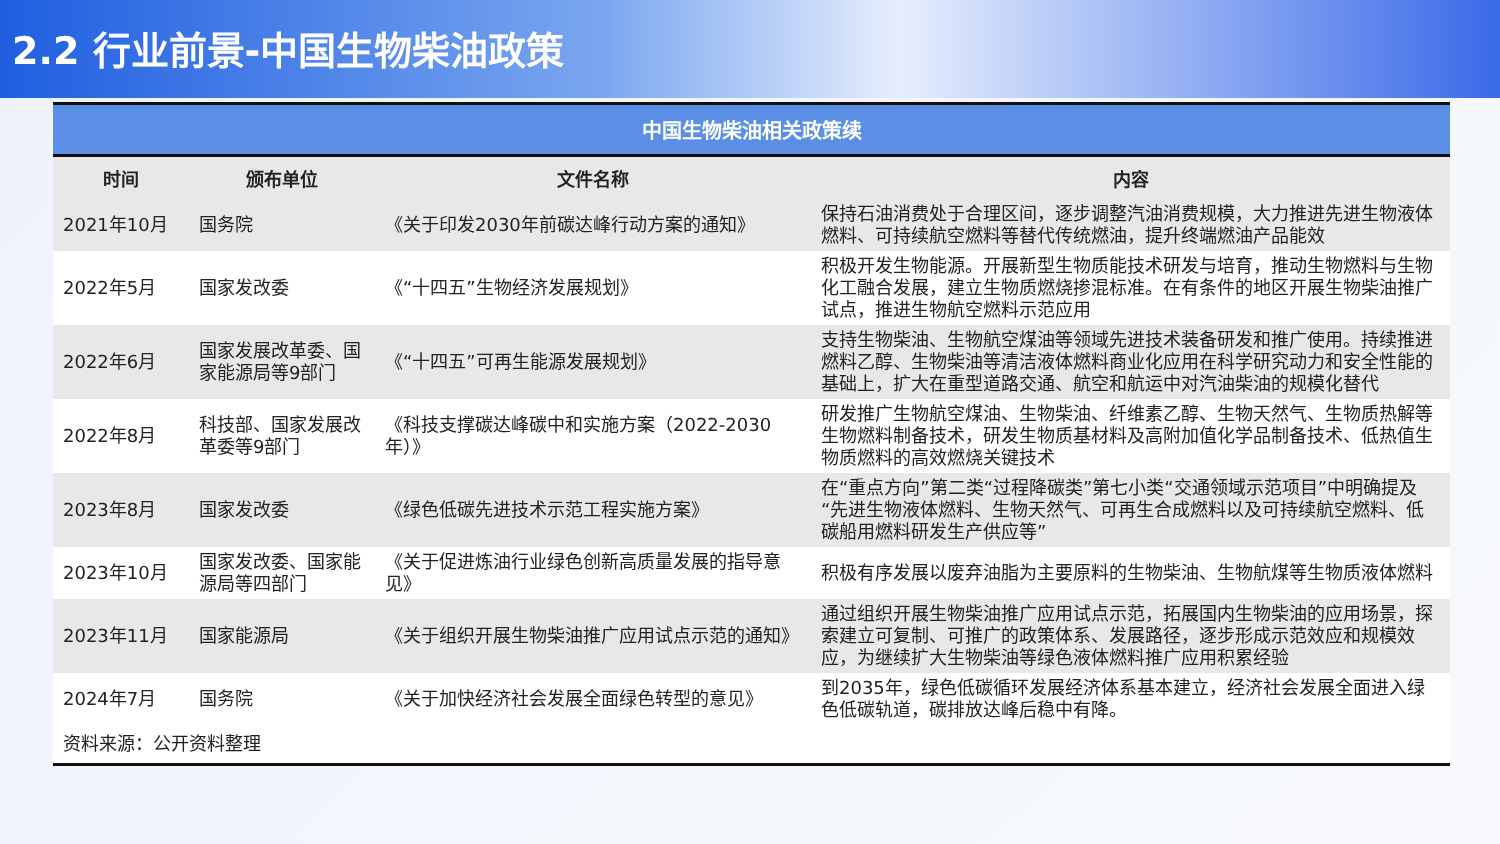2.2 行业前景-中国生物柴油政策
中国生物柴油相关政策续
| 时间 | 颁布单位 | 文件名称 | 内容 |
| --- | --- | --- | --- |
| 2021年10月 | 国务院 | 《关于印发2030年前碳达峰行动方案的通知》 | 保持石油消费处于合理区间，逐步调整汽油消费规模，大力推进先进生物液体燃料、可持续航空燃料等替代传统燃油，提升终端燃油产品能效 |
| 2022年5月 | 国家发改委 | 《“十四五”生物经济发展规划》 | 积极开发生物能源。开展新型生物质能技术研发与培育，推动生物燃料与生物化工融合发展，建立生物质燃烧掺混标准。在有条件的地区开展生物柴油推广试点，推进生物航空燃料示范应用 |
| 2022年6月 | 国家发展改革委、国家能源局等9部门 | 《“十四五”可再生能源发展规划》 | 支持生物柴油、生物航空煤油等领域先进技术装备研发和推广使用。持续推进燃料乙醇、生物柴油等清洁液体燃料商业化应用在科学研究动力和安全性能的基础上，扩大在重型道路交通、航空和航运中对汽油柴油的规模化替代 |
| 2022年8月 | 科技部、国家发展改革委等9部门 | 《科技支撑碳达峰碳中和实施方案（2022-2030年）》 | 研发推广生物航空煤油、生物柴油、纤维素乙醇、生物天然气、生物质热解等生物燃料制备技术，研发生物质基材料及高附加值化学品制备技术、低热值生物质燃料的高效燃烧关键技术 |
| 2023年8月 | 国家发改委 | 《绿色低碳先进技术示范工程实施方案》 | 在“重点方向”第二类“过程降碳类”第七小类“交通领域示范项目”中明确提及“先进生物液体燃料、生物天然气、可再生合成燃料以及可持续航空燃料、低碳船用燃料研发生产供应等” |
| 2023年10月 | 国家发改委、国家能源局等四部门 | 《关于促进炼油行业绿色创新高质量发展的指导意见》 | 积极有序发展以废弃油脂为主要原料的生物柴油、生物航煤等生物质液体燃料 |
| 2023年11月 | 国家能源局 | 《关于组织开展生物柴油推广应用试点示范的通知》 | 通过组织开展生物柴油推广应用试点示范，拓展国内生物柴油的应用场景，探索建立可复制、可推广的政策体系、发展路径，逐步形成示范效应和规模效应，为继续扩大生物柴油等绿色液体燃料推广应用积累经验 |
| 2024年7月 | 国务院 | 《关于加快经济社会发展全面绿色转型的意见》 | 到2035年，绿色低碳循环发展经济体系基本建立，经济社会发展全面进入绿色低碳轨道，碳排放达峰后稳中有降。 |
| 资料来源：公开资料整理 | | | |